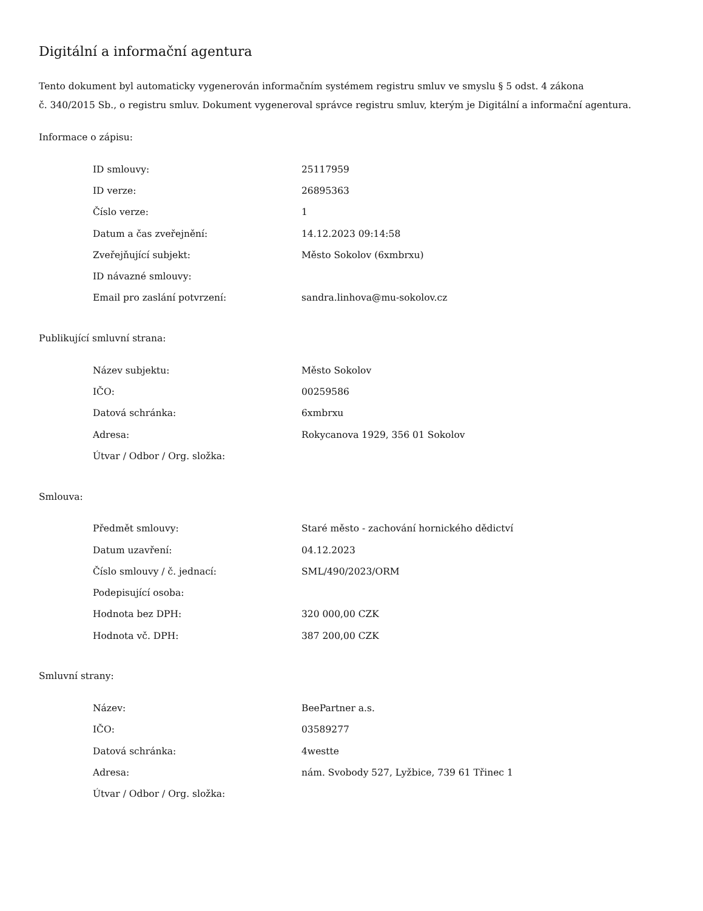Digitální a informační agentura
Tento dokument byl automaticky vygenerován informačním systémem registru smluv ve smyslu § 5 odst. 4 zákona
č. 340/2015 Sb., o registru smluv. Dokument vygeneroval správce registru smluv, kterým je Digitální a informační agentura.
Informace o zápisu:
| ID smlouvy: | 25117959 |
| ID verze: | 26895363 |
| Číslo verze: | 1 |
| Datum a čas zveřejnění: | 14.12.2023 09:14:58 |
| Zveřejňující subjekt: | Město Sokolov (6xmbrxu) |
| ID návazné smlouvy: | |
| Email pro zaslání potvrzení: | sandra.linhova@mu-sokolov.cz |
Publikující smluvní strana:
| Název subjektu: | Město Sokolov |
| IČO: | 00259586 |
| Datová schránka: | 6xmbrxu |
| Adresa: | Rokycanova 1929, 356 01 Sokolov |
| Útvar / Odbor / Org. složka: | |
Smlouva:
| Předmět smlouvy: | Staré město - zachování hornického dědictví |
| Datum uzavření: | 04.12.2023 |
| Číslo smlouvy / č. jednací: | SML/490/2023/ORM |
| Podepisující osoba: | |
| Hodnota bez DPH: | 320 000,00 CZK |
| Hodnota vč. DPH: | 387 200,00 CZK |
Smluvní strany:
| Název: | BeePartner a.s. |
| IČO: | 03589277 |
| Datová schránka: | 4westte |
| Adresa: | nám. Svobody 527, Lyžbice, 739 61 Třinec 1 |
| Útvar / Odbor / Org. složka: | |